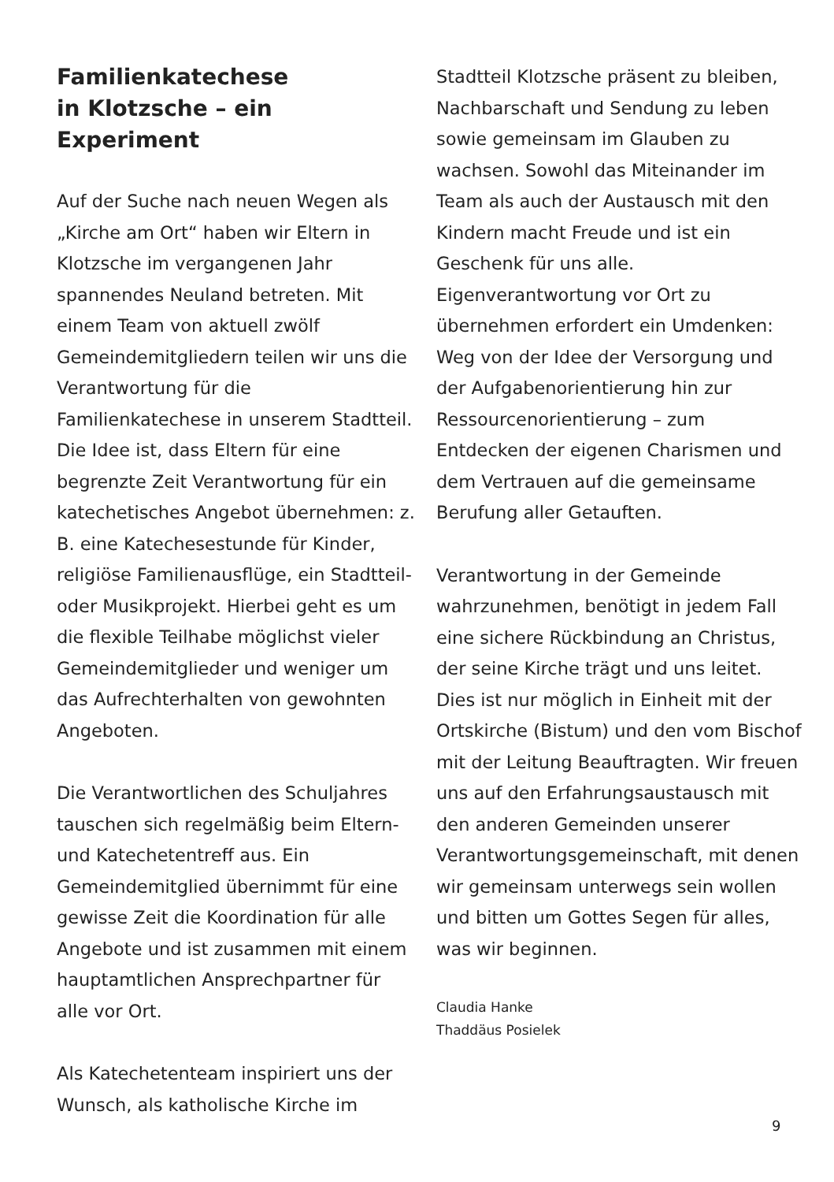Familienkatechese
in Klotzsche – ein Experiment
Auf der Suche nach neuen Wegen als „Kirche am Ort“ haben wir Eltern in Klotzsche im vergangenen Jahr spannendes Neuland betreten. Mit einem Team von aktuell zwölf Gemeindemitgliedern teilen wir uns die Verantwortung für die Familienkatechese in unserem Stadtteil. Die Idee ist, dass Eltern für eine begrenzte Zeit Verantwortung für ein katechetisches Angebot übernehmen: z. B. eine Katechesestunde für Kinder, religiöse Familienausflüge, ein Stadtteil- oder Musikprojekt. Hierbei geht es um die flexible Teilhabe möglichst vieler Gemeindemitglieder und weniger um das Aufrechterhalten von gewohnten Angeboten.
Die Verantwortlichen des Schuljahres tauschen sich regelmäßig beim Eltern- und Katechetentreff aus. Ein Gemeindemitglied übernimmt für eine gewisse Zeit die Koordination für alle Angebote und ist zusammen mit einem hauptamtlichen Ansprechpartner für alle vor Ort.
Als Katechetenteam inspiriert uns der Wunsch, als katholische Kirche im
Stadtteil Klotzsche präsent zu bleiben, Nachbarschaft und Sendung zu leben sowie gemeinsam im Glauben zu wachsen. Sowohl das Miteinander im Team als auch der Austausch mit den Kindern macht Freude und ist ein Geschenk für uns alle. Eigenverantwortung vor Ort zu übernehmen erfordert ein Umdenken: Weg von der Idee der Versorgung und der Aufgabenorientierung hin zur Ressourcenorientierung – zum Entdecken der eigenen Charismen und dem Vertrauen auf die gemeinsame Berufung aller Getauften.
Verantwortung in der Gemeinde wahrzunehmen, benötigt in jedem Fall eine sichere Rückbindung an Christus, der seine Kirche trägt und uns leitet. Dies ist nur möglich in Einheit mit der Ortskirche (Bistum) und den vom Bischof mit der Leitung Beauftragten. Wir freuen uns auf den Erfahrungsaustausch mit den anderen Gemeinden unserer Verantwortungsgemeinschaft, mit denen wir gemeinsam unterwegs sein wollen und bitten um Gottes Segen für alles, was wir beginnen.
Claudia Hanke
Thaddäus Posielek
9